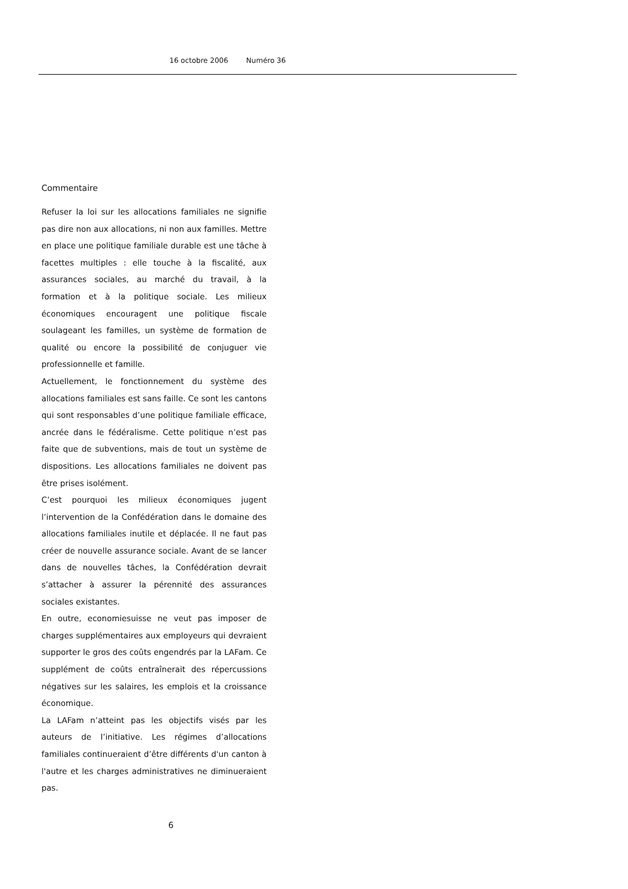16 octobre 2006 Numéro 36
Commentaire
Refuser la loi sur les allocations familiales ne signifie pas dire non aux allocations, ni non aux familles. Mettre en place une politique familiale durable est une tâche à facettes multiples : elle touche à la fiscalité, aux assurances sociales, au marché du travail, à la formation et à la politique sociale. Les milieux économiques encouragent une politique fiscale soulageant les familles, un système de formation de qualité ou encore la possibilité de conjuguer vie professionnelle et famille.
Actuellement, le fonctionnement du système des allocations familiales est sans faille. Ce sont les cantons qui sont responsables d’une politique familiale efficace, ancrée dans le fédéralisme. Cette politique n’est pas faite que de subventions, mais de tout un système de dispositions. Les allocations familiales ne doivent pas être prises isolément.
C’est pourquoi les milieux économiques jugent l’intervention de la Confédération dans le domaine des allocations familiales inutile et déplacée. Il ne faut pas créer de nouvelle assurance sociale. Avant de se lancer dans de nouvelles tâches, la Confédération devrait s’attacher à assurer la pérennité des assurances sociales existantes.
En outre, economiesuisse ne veut pas imposer de charges supplémentaires aux employeurs qui devraient supporter le gros des coûts engendrés par la LAFam. Ce supplément de coûts entraînerait des répercussions négatives sur les salaires, les emplois et la croissance économique.
La LAFam n’atteint pas les objectifs visés par les auteurs de l’initiative. Les régimes d’allocations familiales continueraient d’être différents d'un canton à l'autre et les charges administratives ne diminueraient pas.
6